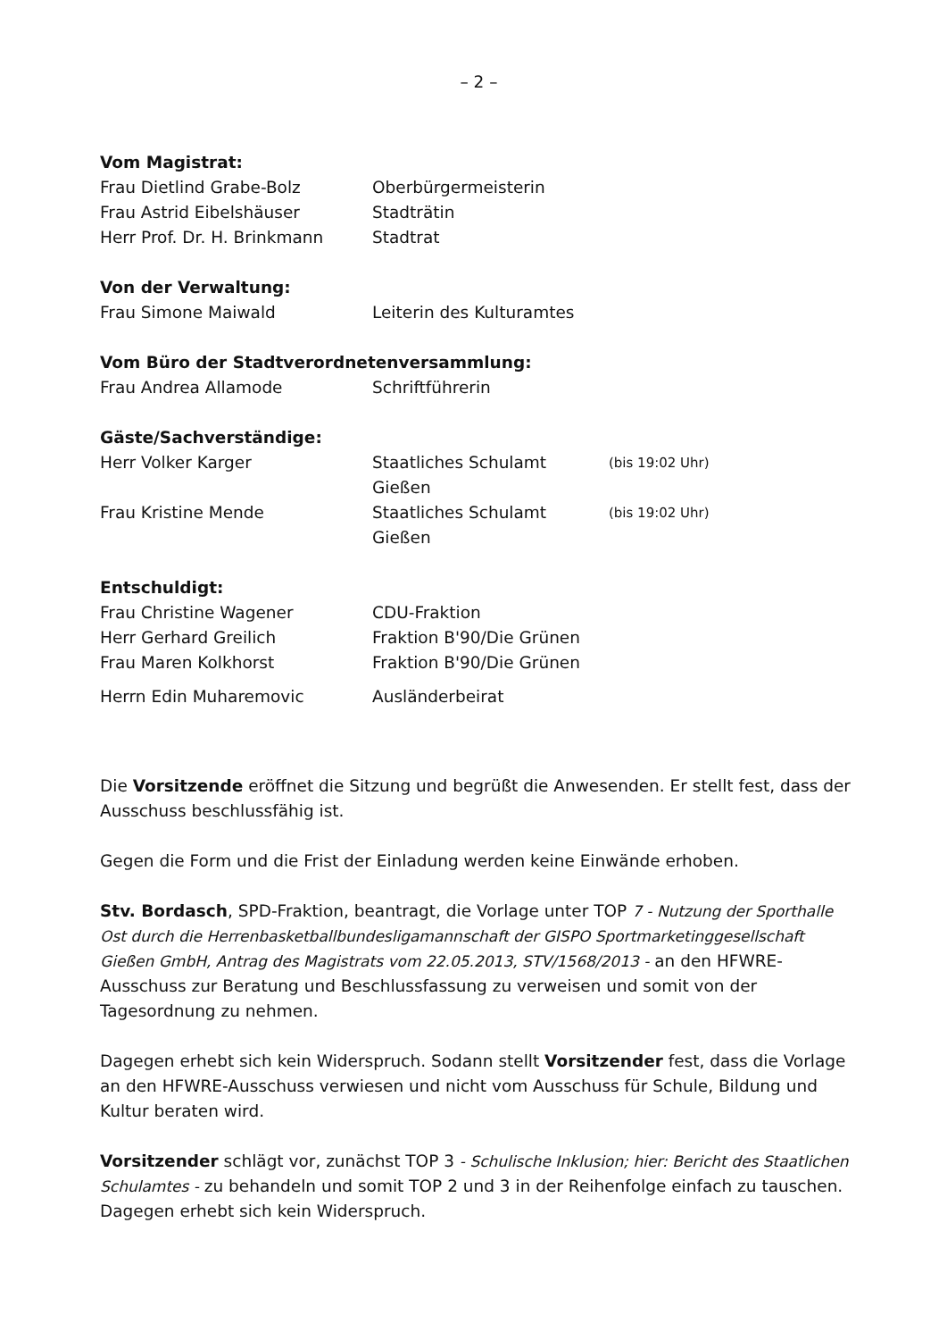– 2 –
Vom Magistrat:
Frau Dietlind Grabe-Bolz Oberbürgermeisterin
Frau Astrid Eibelshäuser Stadträtin
Herr Prof. Dr. H. Brinkmann Stadtrat
Von der Verwaltung:
Frau Simone Maiwald Leiterin des Kulturamtes
Vom Büro der Stadtverordnetenversammlung:
Frau Andrea Allamode Schriftführerin
Gäste/Sachverständige:
Herr Volker Karger Staatliches Schulamt Gießen
(bis 19:02 Uhr)
Frau Kristine Mende Staatliches Schulamt Gießen
(bis 19:02 Uhr)
Entschuldigt:
Frau Christine Wagener CDU-Fraktion
Herr Gerhard Greilich Fraktion B'90/Die Grünen
Frau Maren Kolkhorst Fraktion B'90/Die Grünen
Herrn Edin Muharemovic Ausländerbeirat
Die Vorsitzende eröffnet die Sitzung und begrüßt die Anwesenden. Er stellt fest, dass der Ausschuss beschlussfähig ist.
Gegen die Form und die Frist der Einladung werden keine Einwände erhoben.
Stv. Bordasch, SPD-Fraktion, beantragt, die Vorlage unter TOP 7 - Nutzung der Sporthalle Ost durch die Herrenbasketballbundesligamannschaft der GISPO Sportmarketinggesellschaft Gießen GmbH, Antrag des Magistrats vom 22.05.2013, STV/1568/2013 - an den HFWRE-Ausschuss zur Beratung und Beschlussfassung zu verweisen und somit von der Tagesordnung zu nehmen.
Dagegen erhebt sich kein Widerspruch. Sodann stellt Vorsitzender fest, dass die Vorlage an den HFWRE-Ausschuss verwiesen und nicht vom Ausschuss für Schule, Bildung und Kultur beraten wird.
Vorsitzender schlägt vor, zunächst TOP 3 - Schulische Inklusion; hier: Bericht des Staatlichen Schulamtes - zu behandeln und somit TOP 2 und 3 in der Reihenfolge einfach zu tauschen. Dagegen erhebt sich kein Widerspruch.